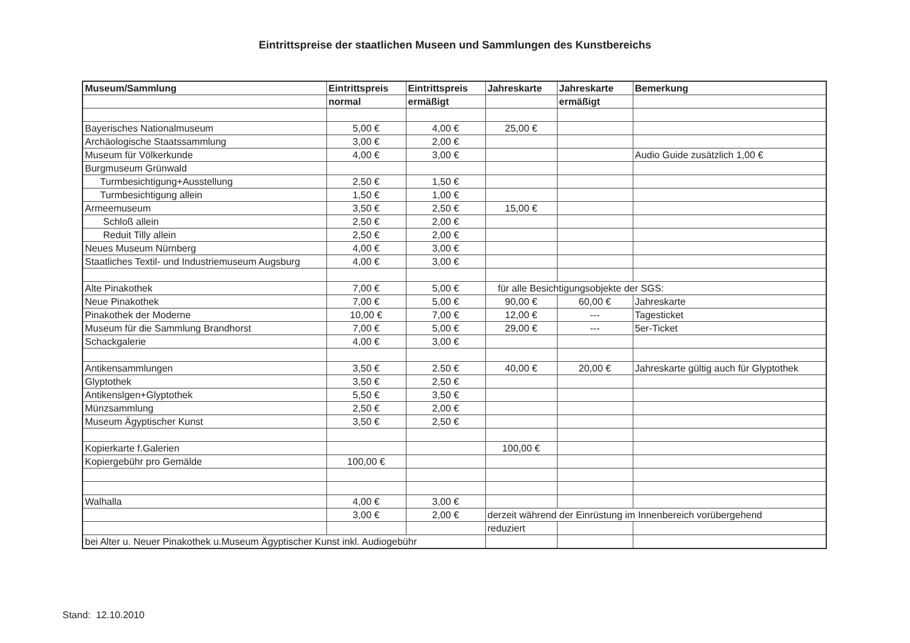Eintrittspreise der staatlichen Museen und Sammlungen des Kunstbereichs
| Museum/Sammlung | Eintrittspreis | Eintrittspreis | Jahreskarte | Jahreskarte | Bemerkung |
| --- | --- | --- | --- | --- | --- |
| | normal | ermäßigt | | ermäßigt | |
| Bayerisches Nationalmuseum | 5,00 € | 4,00 € | 25,00 € | | |
| Archäologische Staatssammlung | 3,00 € | 2,00 € | | | |
| Museum für Völkerkunde | 4,00 € | 3,00 € | | | Audio Guide zusätzlich 1,00 € |
| Burgmuseum Grünwald | | | | | |
| Turmbesichtigung+Ausstellung | 2,50 € | 1,50 € | | | |
| Turmbesichtigung allein | 1,50 € | 1,00 € | | | |
| Armeemuseum | 3,50 € | 2,50 € | 15,00 € | | |
| Schloß allein | 2,50 € | 2,00 € | | | |
| Reduit Tilly allein | 2,50 € | 2,00 € | | | |
| Neues Museum Nürnberg | 4,00 € | 3,00 € | | | |
| Staatliches Textil- und Industriemuseum Augsburg | 4,00 € | 3,00 € | | | |
| Alte Pinakothek | 7,00 € | 5,00 € | für alle Besichtigungsobjekte der SGS: | | |
| Neue Pinakothek | 7,00 € | 5,00 € | 90,00 € | 60,00 € | Jahreskarte |
| Pinakothek der Moderne | 10,00 € | 7,00 € | 12,00 € | --- | Tagesticket |
| Museum für die Sammlung Brandhorst | 7,00 € | 5,00 € | 29,00 € | --- | 5er-Ticket |
| Schackgalerie | 4,00 € | 3,00 € | | | |
| Antikensammlungen | 3,50 € | 2.50 € | 40,00 € | 20,00 € | Jahreskarte gültig auch für Glyptothek |
| Glyptothek | 3,50 € | 2,50 € | | | |
| Antikenslgen+Glyptothek | 5,50 € | 3,50 € | | | |
| Münzsammlung | 2,50 € | 2,00 € | | | |
| Museum Ägyptischer Kunst | 3,50 € | 2,50 € | | | |
| Kopierkarte f.Galerien | | | 100,00 € | | |
| Kopiergebühr pro Gemälde | 100,00 € | | | | |
| Walhalla | 4,00 € | 3,00 € | | | |
| | 3,00 € | 2,00 € | derzeit während der Einrüstung im Innenbereich vorübergehend | | |
| | | | reduziert | | |
| bei Alter u. Neuer Pinakothek u.Museum Ägyptischer Kunst inkl. Audiogebühr | | | | | |
Stand: 12.10.2010